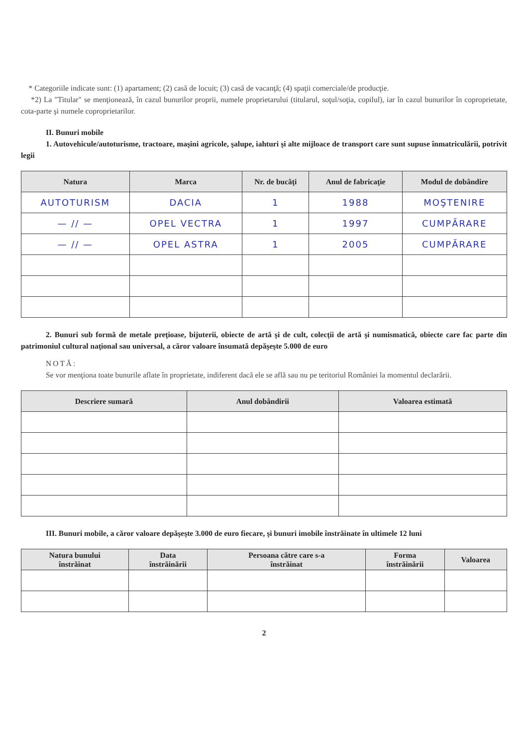* Categoriile indicate sunt: (1) apartament; (2) casă de locuit; (3) casă de vacanţă; (4) spaţii comerciale/de producţie.
*2) La "Titular" se menţionează, în cazul bunurilor proprii, numele proprietarului (titularul, soţul/soţia, copilul), iar în cazul bunurilor în coproprietate, cota-parte şi numele coproprietarilor.
II. Bunuri mobile
1. Autovehicule/autoturisme, tractoare, maşini agricole, şalupe, iahturi şi alte mijloace de transport care sunt supuse înmatriculării, potrivit legii
| Natura | Marca | Nr. de bucăţi | Anul de fabricaţie | Modul de dobândire |
| --- | --- | --- | --- | --- |
| AUTOTURISM | DACIA | 1 | 1988 | MOŞTENIRE |
| — // — | OPEL VECTRA | 1 | 1997 | CUMPĂRARE |
| — // — | OPEL ASTRA | 1 | 2005 | CUMPĂRARE |
2. Bunuri sub formă de metale preţioase, bijuterii, obiecte de artă şi de cult, colecţii de artă şi numismatică, obiecte care fac parte din patrimoniul cultural naţional sau universal, a căror valoare însumată depăşeşte 5.000 de euro
NOTĂ:
Se vor menţiona toate bunurile aflate în proprietate, indiferent dacă ele se află sau nu pe teritoriul României la momentul declarării.
| Descriere sumară | Anul dobândirii | Valoarea estimată |
| --- | --- | --- |
III. Bunuri mobile, a căror valoare depăşeşte 3.000 de euro fiecare, şi bunuri imobile înstrăinate în ultimele 12 luni
| Natura bunului înstrăinat | Data înstrăinării | Persoana către care s-a înstrăinat | Forma înstrăinării | Valoarea |
| --- | --- | --- | --- | --- |
2